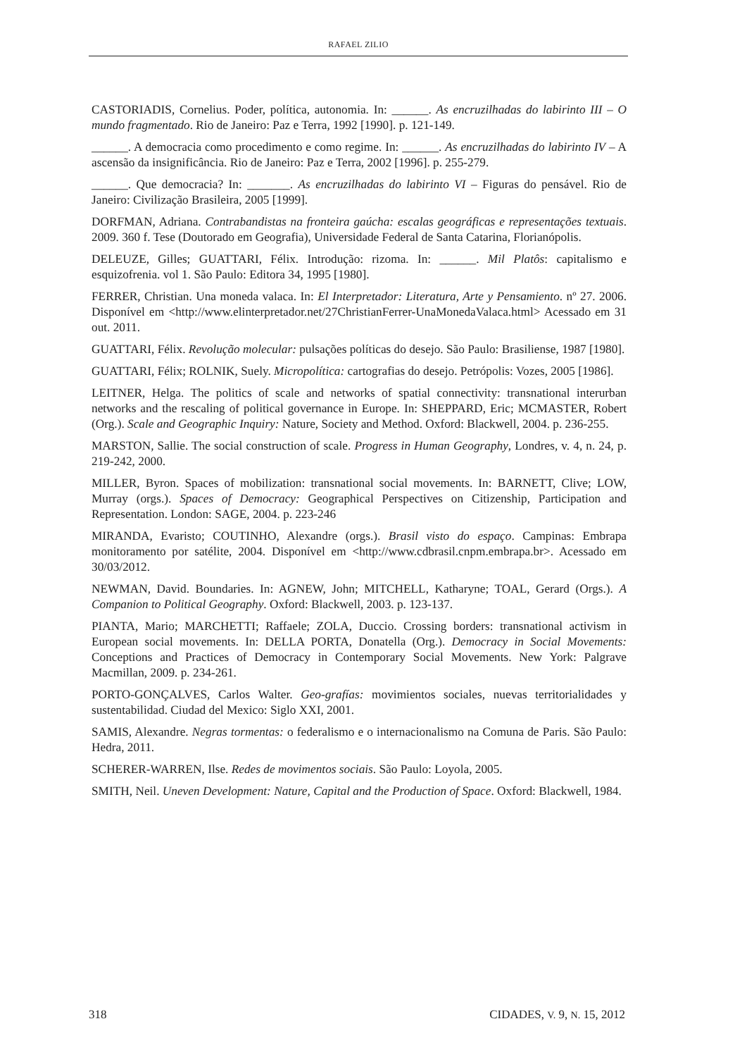RAFAEL ZILIO
CASTORIADIS, Cornelius. Poder, política, autonomia. In: ______. As encruzilhadas do labirinto III – O mundo fragmentado. Rio de Janeiro: Paz e Terra, 1992 [1990]. p. 121-149.
______. A democracia como procedimento e como regime. In: ______. As encruzilhadas do labirinto IV – A ascensão da insignificância. Rio de Janeiro: Paz e Terra, 2002 [1996]. p. 255-279.
______. Que democracia? In: _______. As encruzilhadas do labirinto VI – Figuras do pensável. Rio de Janeiro: Civilização Brasileira, 2005 [1999].
DORFMAN, Adriana. Contrabandistas na fronteira gaúcha: escalas geográficas e representações textuais. 2009. 360 f. Tese (Doutorado em Geografia), Universidade Federal de Santa Catarina, Florianópolis.
DELEUZE, Gilles; GUATTARI, Félix. Introdução: rizoma. In: ______. Mil Platôs: capitalismo e esquizofrenia. vol 1. São Paulo: Editora 34, 1995 [1980].
FERRER, Christian. Una moneda valaca. In: El Interpretador: Literatura, Arte y Pensamiento. nº 27. 2006. Disponível em <http://www.elinterpretador.net/27ChristianFerrer-UnaMonedaValaca.html> Acessado em 31 out. 2011.
GUATTARI, Félix. Revolução molecular: pulsações políticas do desejo. São Paulo: Brasiliense, 1987 [1980].
GUATTARI, Félix; ROLNIK, Suely. Micropolítica: cartografias do desejo. Petrópolis: Vozes, 2005 [1986].
LEITNER, Helga. The politics of scale and networks of spatial connectivity: transnational interurban networks and the rescaling of political governance in Europe. In: SHEPPARD, Eric; MCMASTER, Robert (Org.). Scale and Geographic Inquiry: Nature, Society and Method. Oxford: Blackwell, 2004. p. 236-255.
MARSTON, Sallie. The social construction of scale. Progress in Human Geography, Londres, v. 4, n. 24, p. 219-242, 2000.
MILLER, Byron. Spaces of mobilization: transnational social movements. In: BARNETT, Clive; LOW, Murray (orgs.). Spaces of Democracy: Geographical Perspectives on Citizenship, Participation and Representation. London: SAGE, 2004. p. 223-246
MIRANDA, Evaristo; COUTINHO, Alexandre (orgs.). Brasil visto do espaço. Campinas: Embrapa monitoramento por satélite, 2004. Disponível em <http://www.cdbrasil.cnpm.embrapa.br>. Acessado em 30/03/2012.
NEWMAN, David. Boundaries. In: AGNEW, John; MITCHELL, Katharyne; TOAL, Gerard (Orgs.). A Companion to Political Geography. Oxford: Blackwell, 2003. p. 123-137.
PIANTA, Mario; MARCHETTI; Raffaele; ZOLA, Duccio. Crossing borders: transnational activism in European social movements. In: DELLA PORTA, Donatella (Org.). Democracy in Social Movements: Conceptions and Practices of Democracy in Contemporary Social Movements. New York: Palgrave Macmillan, 2009. p. 234-261.
PORTO-GONÇALVES, Carlos Walter. Geo-grafías: movimientos sociales, nuevas territorialidades y sustentabilidad. Ciudad del Mexico: Siglo XXI, 2001.
SAMIS, Alexandre. Negras tormentas: o federalismo e o internacionalismo na Comuna de Paris. São Paulo: Hedra, 2011.
SCHERER-WARREN, Ilse. Redes de movimentos sociais. São Paulo: Loyola, 2005.
SMITH, Neil. Uneven Development: Nature, Capital and the Production of Space. Oxford: Blackwell, 1984.
318 CIDADES, V. 9, N. 15, 2012